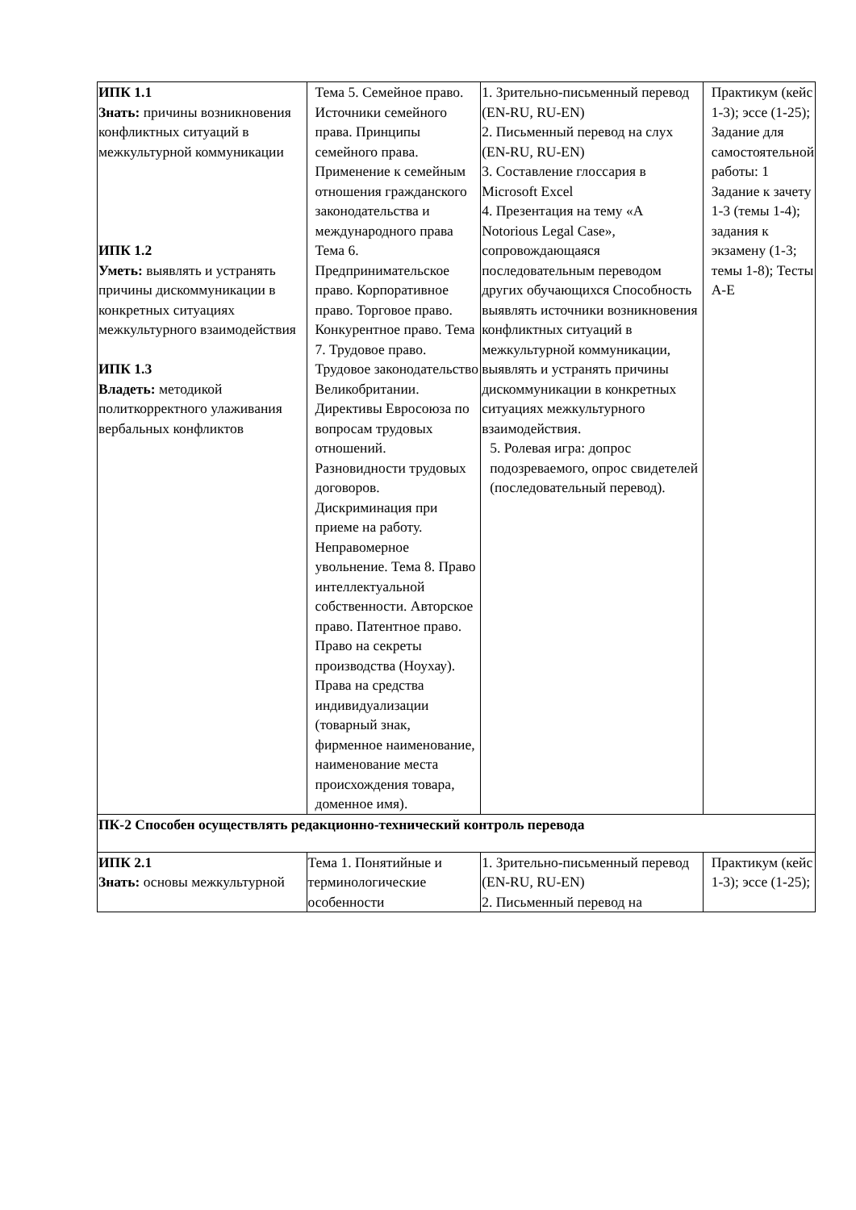| ИПК 1.1 Знать: причины возникновения конфликтных ситуаций в межкультурной коммуникации ИПК 1.2 Уметь: выявлять и устранять причины дискоммуникации в конкретных ситуациях межкультурного взаимодействия ИПК 1.3 Владеть: методикой политкорректного улаживания вербальных конфликтов | Тема 5. Семейное право. Источники семейного права. Принципы семейного права. Применение к семейным отношения гражданского законодательства и международного права Тема 6. Предпринимательское право. Корпоративное право. Торговое право. Конкурентное право. Тема 7. Трудовое право. Трудовое законодательство Великобритании. Директивы Евросоюза по вопросам трудовых отношений. Разновидности трудовых договоров. Дискриминация при приеме на работу. Неправомерное увольнение. Тема 8. Право интеллектуальной собственности. Авторское право. Патентное право. Право на секреты производства (Ноухау). Права на средства индивидуализации (товарный знак, фирменное наименование, наименование места происхождения товара, доменное имя). | 1. Зрительно-письменный перевод (EN-RU, RU-EN) 2. Письменный перевод на слух (EN-RU, RU-EN) 3. Составление глоссария в Microsoft Excel 4. Презентация на тему «A Notorious Legal Case», сопровождающаяся последовательным переводом других обучающихся Способность выявлять источники возникновения конфликтных ситуаций в межкультурной коммуникации, выявлять и устранять причины дискоммуникации в конкретных ситуациях межкультурного взаимодействия. 5. Ролевая игра: допрос подозреваемого, опрос свидетелей (последовательный перевод). | Практикум (кейс 1-3); эссе (1-25); Задание для самостоятельной работы: 1 Задание к зачету 1-3 (темы 1-4); задания к экзамену (1-3; темы 1-8); Тесты А-Е |
| ПК-2 Способен осуществлять редакционно-технический контроль перевода | | | |
| ИПК 2.1 Знать: основы межкультурной | Тема 1. Понятийные и терминологические особенности | 1. Зрительно-письменный перевод (EN-RU, RU-EN) 2. Письменный перевод на | Практикум (кейс 1-3); эссе (1-25); |